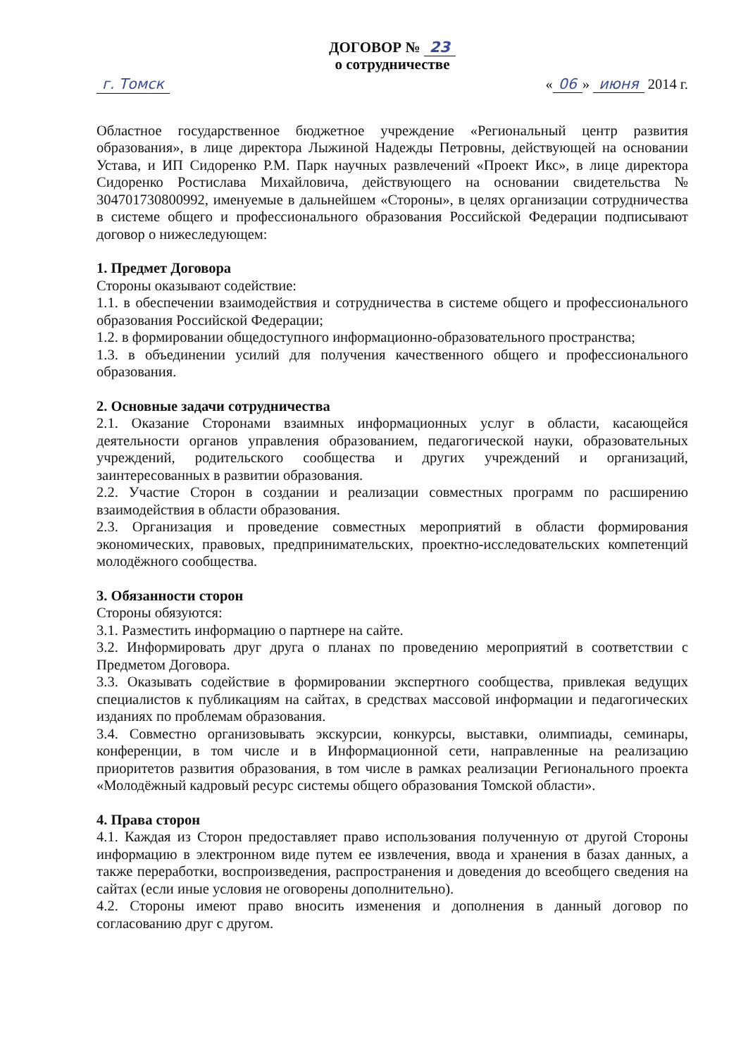ДОГОВОР № 23
о сотрудничестве
г. Томск « 06 » июня 2014 г.
Областное государственное бюджетное учреждение «Региональный центр развития образования», в лице директора Лыжиной Надежды Петровны, действующей на основании Устава, и ИП Сидоренко Р.М. Парк научных развлечений «Проект Икс», в лице директора Сидоренко Ростислава Михайловича, действующего на основании свидетельства № 304701730800992, именуемые в дальнейшем «Стороны», в целях организации сотрудничества в системе общего и профессионального образования Российской Федерации подписывают договор о нижеследующем:
1. Предмет Договора
Стороны оказывают содействие:
1.1. в обеспечении взаимодействия и сотрудничества в системе общего и профессионального образования Российской Федерации;
1.2. в формировании общедоступного информационно-образовательного пространства;
1.3. в объединении усилий для получения качественного общего и профессионального образования.
2. Основные задачи сотрудничества
2.1. Оказание Сторонами взаимных информационных услуг в области, касающейся деятельности органов управления образованием, педагогической науки, образовательных учреждений, родительского сообщества и других учреждений и организаций, заинтересованных в развитии образования.
2.2. Участие Сторон в создании и реализации совместных программ по расширению взаимодействия в области образования.
2.3. Организация и проведение совместных мероприятий в области формирования экономических, правовых, предпринимательских, проектно-исследовательских компетенций молодёжного сообщества.
3. Обязанности сторон
Стороны обязуются:
3.1. Разместить информацию о партнере на сайте.
3.2. Информировать друг друга о планах по проведению мероприятий в соответствии с Предметом Договора.
3.3. Оказывать содействие в формировании экспертного сообщества, привлекая ведущих специалистов к публикациям на сайтах, в средствах массовой информации и педагогических изданиях по проблемам образования.
3.4. Совместно организовывать экскурсии, конкурсы, выставки, олимпиады, семинары, конференции, в том числе и в Информационной сети, направленные на реализацию приоритетов развития образования, в том числе в рамках реализации Регионального проекта «Молодёжный кадровый ресурс системы общего образования Томской области».
4. Права сторон
4.1. Каждая из Сторон предоставляет право использования полученную от другой Стороны информацию в электронном виде путем ее извлечения, ввода и хранения в базах данных, а также переработки, воспроизведения, распространения и доведения до всеобщего сведения на сайтах (если иные условия не оговорены дополнительно).
4.2. Стороны имеют право вносить изменения и дополнения в данный договор по согласованию друг с другом.